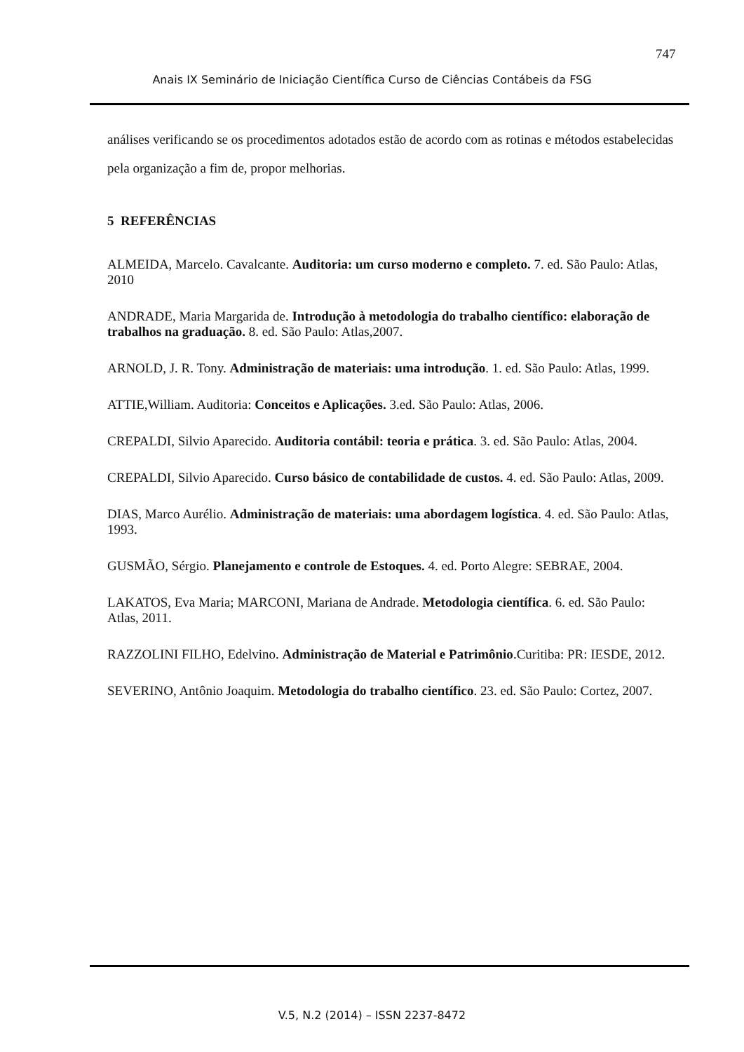747
Anais IX Seminário de Iniciação Científica Curso de Ciências Contábeis da FSG
análises verificando se os procedimentos adotados estão de acordo com as rotinas e métodos estabelecidas pela organização a fim de, propor melhorias.
5 REFERÊNCIAS
ALMEIDA, Marcelo. Cavalcante. Auditoria: um curso moderno e completo. 7. ed. São Paulo: Atlas, 2010
ANDRADE, Maria Margarida de. Introdução à metodologia do trabalho científico: elaboração de trabalhos na graduação. 8. ed. São Paulo: Atlas,2007.
ARNOLD, J. R. Tony. Administração de materiais: uma introdução. 1. ed. São Paulo: Atlas, 1999.
ATTIE,William. Auditoria: Conceitos e Aplicações. 3.ed. São Paulo: Atlas, 2006.
CREPALDI, Silvio Aparecido. Auditoria contábil: teoria e prática. 3. ed. São Paulo: Atlas, 2004.
CREPALDI, Silvio Aparecido. Curso básico de contabilidade de custos. 4. ed. São Paulo: Atlas, 2009.
DIAS, Marco Aurélio. Administração de materiais: uma abordagem logística. 4. ed. São Paulo: Atlas, 1993.
GUSMÃO, Sérgio. Planejamento e controle de Estoques. 4. ed. Porto Alegre: SEBRAE, 2004.
LAKATOS, Eva Maria; MARCONI, Mariana de Andrade. Metodologia científica. 6. ed. São Paulo: Atlas, 2011.
RAZZOLINI FILHO, Edelvino. Administração de Material e Patrimônio.Curitiba: PR: IESDE, 2012.
SEVERINO, Antônio Joaquim. Metodologia do trabalho científico. 23. ed. São Paulo: Cortez, 2007.
V.5, N.2 (2014) – ISSN 2237-8472